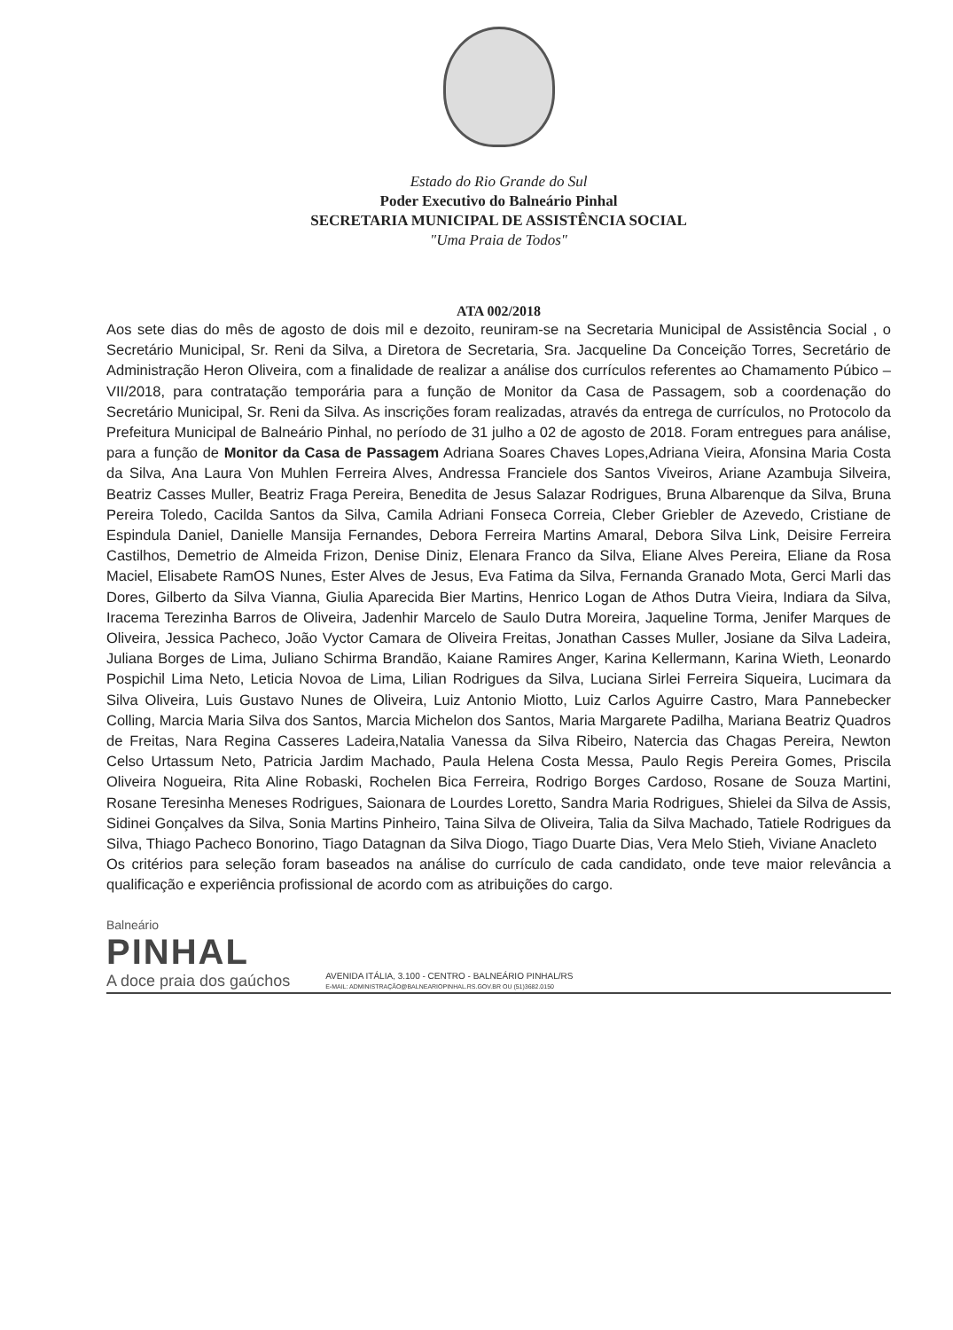Estado do Rio Grande do Sul
Poder Executivo do Balneário Pinhal
SECRETARIA MUNICIPAL DE ASSISTÊNCIA SOCIAL
"Uma Praia de Todos"
ATA 002/2018
Aos sete dias do mês de agosto de dois mil e dezoito, reuniram-se na Secretaria Municipal de Assistência Social , o Secretário Municipal, Sr. Reni da Silva, a Diretora de Secretaria, Sra. Jacqueline Da Conceição Torres, Secretário de Administração Heron Oliveira, com a finalidade de realizar a análise dos currículos referentes ao Chamamento Púbico – VII/2018, para contratação temporária para a função de Monitor da Casa de Passagem, sob a coordenação do Secretário Municipal, Sr. Reni da Silva. As inscrições foram realizadas, através da entrega de currículos, no Protocolo da Prefeitura Municipal de Balneário Pinhal, no período de 31 julho a 02 de agosto de 2018. Foram entregues para análise, para a função de Monitor da Casa de Passagem Adriana Soares Chaves Lopes,Adriana Vieira, Afonsina Maria Costa da Silva, Ana Laura Von Muhlen Ferreira Alves, Andressa Franciele dos Santos Viveiros, Ariane Azambuja Silveira, Beatriz Casses Muller, Beatriz Fraga Pereira, Benedita de Jesus Salazar Rodrigues, Bruna Albarenque da Silva, Bruna Pereira Toledo, Cacilda Santos da Silva, Camila Adriani Fonseca Correia, Cleber Griebler de Azevedo, Cristiane de Espindula Daniel, Danielle Mansija Fernandes, Debora Ferreira Martins Amaral, Debora Silva Link, Deisire Ferreira Castilhos, Demetrio de Almeida Frizon, Denise Diniz, Elenara Franco da Silva, Eliane Alves Pereira, Eliane da Rosa Maciel, Elisabete RamOS Nunes, Ester Alves de Jesus, Eva Fatima da Silva, Fernanda Granado Mota, Gerci Marli das Dores, Gilberto da Silva Vianna, Giulia Aparecida Bier Martins, Henrico Logan de Athos Dutra Vieira, Indiara da Silva, Iracema Terezinha Barros de Oliveira, Jadenhir Marcelo de Saulo Dutra Moreira, Jaqueline Torma, Jenifer Marques de Oliveira, Jessica Pacheco, João Vyctor Camara de Oliveira Freitas, Jonathan Casses Muller, Josiane da Silva Ladeira, Juliana Borges de Lima, Juliano Schirma Brandão, Kaiane Ramires Anger, Karina Kellermann, Karina Wieth, Leonardo Pospichil Lima Neto, Leticia Novoa de Lima, Lilian Rodrigues da Silva, Luciana Sirlei Ferreira Siqueira, Lucimara da Silva Oliveira, Luis Gustavo Nunes de Oliveira, Luiz Antonio Miotto, Luiz Carlos Aguirre Castro, Mara Pannebecker Colling, Marcia Maria Silva dos Santos, Marcia Michelon dos Santos, Maria Margarete Padilha, Mariana Beatriz Quadros de Freitas, Nara Regina Casseres Ladeira,Natalia Vanessa da Silva Ribeiro, Natercia das Chagas Pereira, Newton Celso Urtassum Neto, Patricia Jardim Machado, Paula Helena Costa Messa, Paulo Regis Pereira Gomes, Priscila Oliveira Nogueira, Rita Aline Robaski, Rochelen Bica Ferreira, Rodrigo Borges Cardoso, Rosane de Souza Martini, Rosane Teresinha Meneses Rodrigues, Saionara de Lourdes Loretto, Sandra Maria Rodrigues, Shielei da Silva de Assis, Sidinei Gonçalves da Silva, Sonia Martins Pinheiro, Taina Silva de Oliveira, Talia da Silva Machado, Tatiele Rodrigues da Silva, Thiago Pacheco Bonorino, Tiago Datagnan da Silva Diogo, Tiago Duarte Dias, Vera Melo Stieh, Viviane Anacleto
Os critérios para seleção foram baseados na análise do currículo de cada candidato, onde teve maior relevância a qualificação e experiência profissional de acordo com as atribuições do cargo.
Balneário
PINHAL
A doce praia dos gaúchos
AVENIDA ITÁLIA, 3.100 - CENTRO - BALNEÁRIO PINHAL/RS
E-MAIL: ADMINISTRAÇÃO@BALNEARIOPINHAL.RS.GOV.BR OU (51)3682.0150